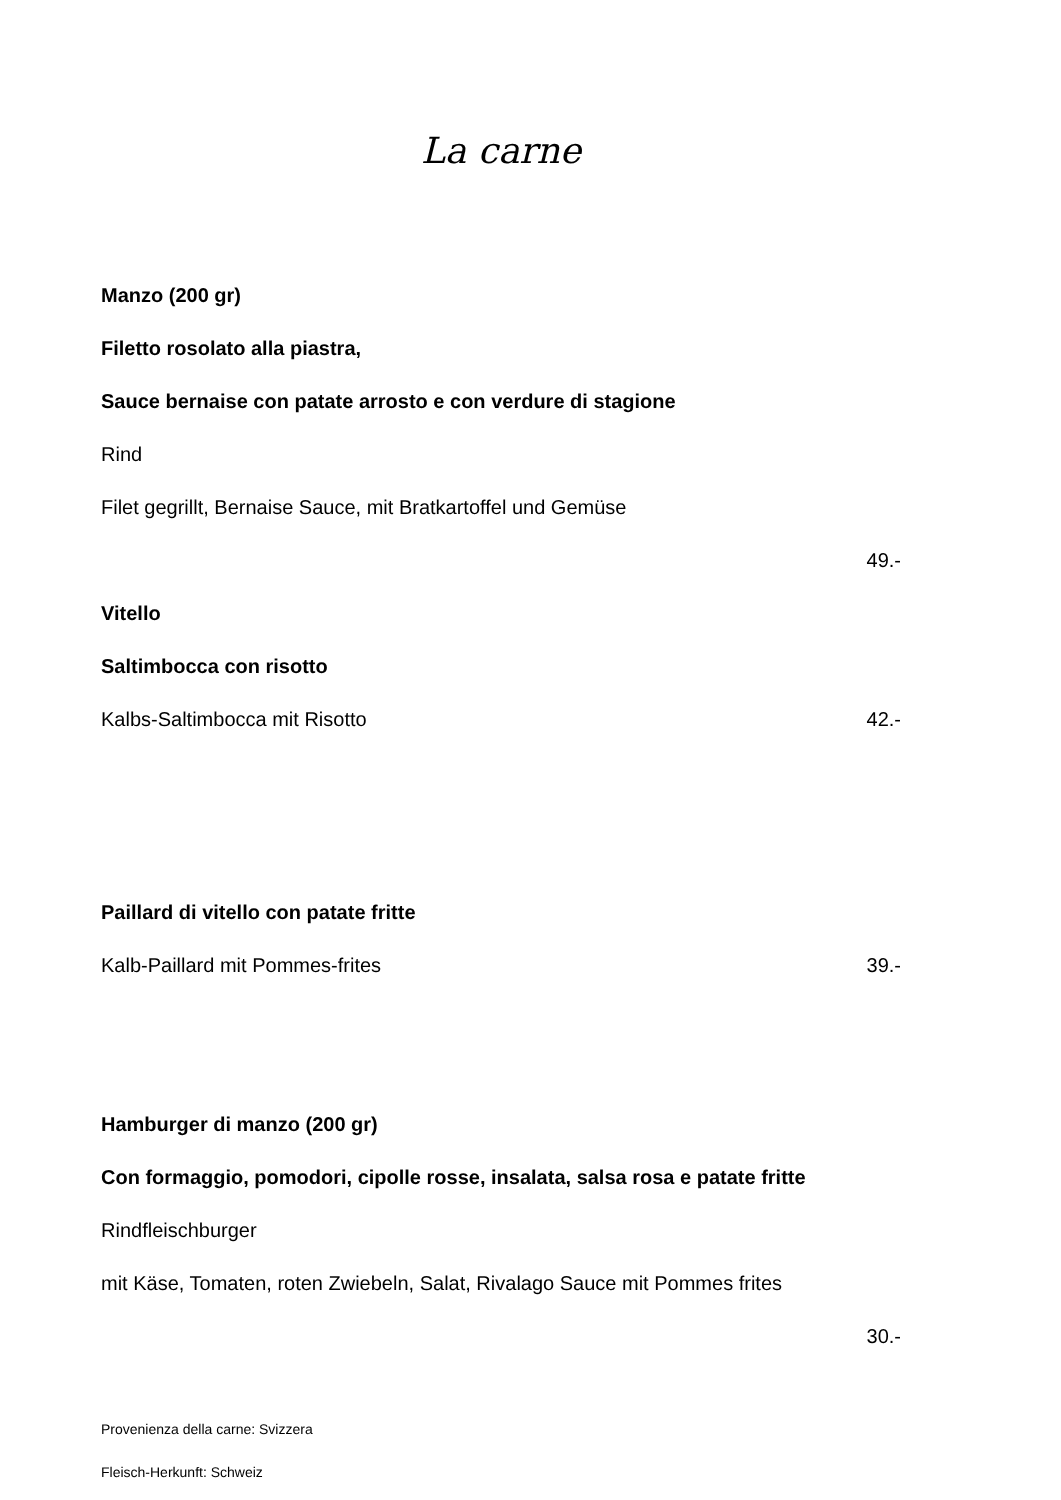La carne
Manzo (200 gr)
Filetto rosolato alla piastra,
Sauce bernaise con patate arrosto e con verdure di stagione
Rind
Filet gegrillt, Bernaise Sauce, mit Bratkartoffel und Gemüse
49.-
Vitello
Saltimbocca con risotto
Kalbs-Saltimbocca mit Risotto 42.-
Paillard di vitello con patate fritte
Kalb-Paillard mit Pommes-frites 39.-
Hamburger di manzo (200 gr)
Con formaggio, pomodori, cipolle rosse, insalata, salsa rosa e patate fritte
Rindfleischburger
mit Käse, Tomaten, roten Zwiebeln, Salat, Rivalago Sauce mit Pommes frites
30.-
Provenienza della carne: Svizzera
Fleisch-Herkunft: Schweiz